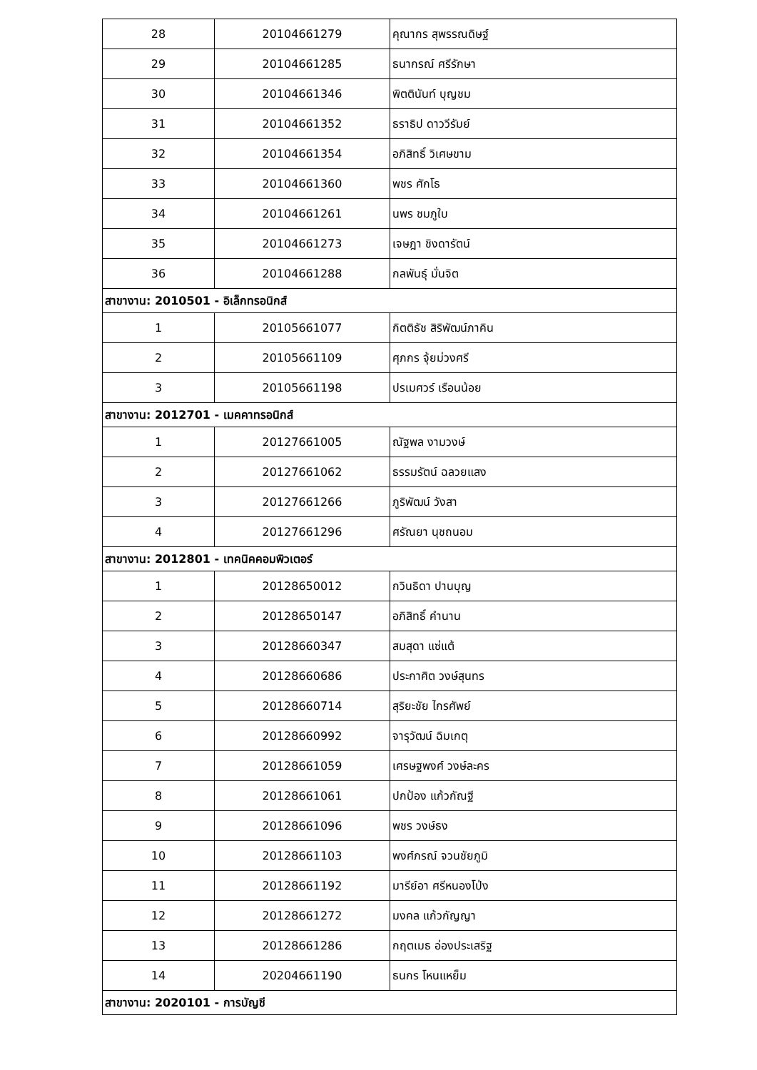| 28 | 20104661279 | คุณากร สุพรรณดิษฐ์ |
| 29 | 20104661285 | ธนากรณ์ ศรีรักษา |
| 30 | 20104661346 | พิตตินันท์ บุญชม |
| 31 | 20104661352 | ธราธิป ดาววีรัมย์ |
| 32 | 20104661354 | อภิสิทธิ์ วิเศษขาม |
| 33 | 20104661360 | พชร ศักโธ |
| 34 | 20104661261 | นพร ชมภูใบ |
| 35 | 20104661273 | เจษฎา ชิงดารัตน์ |
| 36 | 20104661288 | กลพันธุ์ มั่นจิต |
| สาขางาน: 2010501 - อิเล็กทรอนิกส์ | | |
| 1 | 20105661077 | กิตติธัช สิริพัฒน์ภาคิน |
| 2 | 20105661109 | ศุภกร จุ้ยม่วงศรี |
| 3 | 20105661198 | ปรเมศวร์ เรือนน้อย |
| สาขางาน: 2012701 - เมคคาทรอนิกส์ | | |
| 1 | 20127661005 | ณัฐพล งามวงษ์ |
| 2 | 20127661062 | ธรรมรัตน์ ฉลวยแสง |
| 3 | 20127661266 | ภูริพัฒน์ วังสา |
| 4 | 20127661296 | ศรัณยา นุชถนอม |
| สาขางาน: 2012801 - เทคนิคคอมพิวเตอร์ | | |
| 1 | 20128650012 | กวินธิดา ปานบุญ |
| 2 | 20128650147 | อภิสิทธิ์ คำนาน |
| 3 | 20128660347 | สมสุดา แซ่แต้ |
| 4 | 20128660686 | ประกาศิต วงษ์สุนทร |
| 5 | 20128660714 | สุริยะชัย ไกรศัพย์ |
| 6 | 20128660992 | จารุวัฒน์ ฉิมเกตุ |
| 7 | 20128661059 | เศรษฐพงศ์ วงษ์ละคร |
| 8 | 20128661061 | ปกป้อง แก้วกัณฐี |
| 9 | 20128661096 | พชร วงษ์ธง |
| 10 | 20128661103 | พงศ์ภรณ์ จวนชัยภูมิ |
| 11 | 20128661192 | มารีย์อา ศรีหนองโป่ง |
| 12 | 20128661272 | มงคล แก้วกัญญา |
| 13 | 20128661286 | กฤตเมธ อ่องประเสริฐ |
| 14 | 20204661190 | ธนกร โหนแหย็ม |
| สาขางาน: 2020101 - การบัญชี | | |